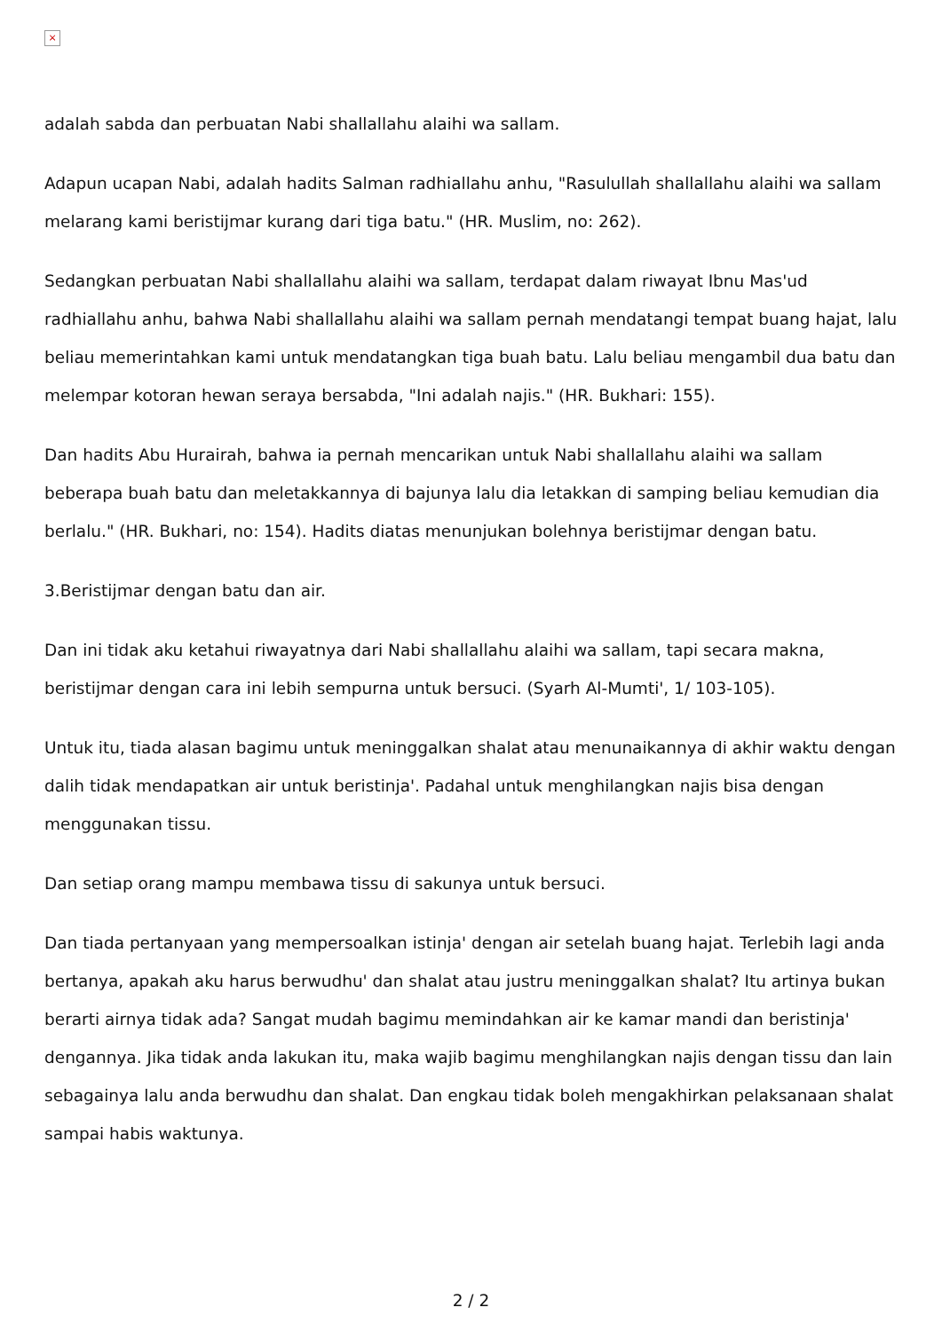×
adalah sabda dan perbuatan Nabi shallallahu alaihi wa sallam.
Adapun ucapan Nabi, adalah hadits Salman radhiallahu anhu, "Rasulullah shallallahu alaihi wa sallam melarang kami beristijmar kurang dari tiga batu." (HR. Muslim, no: 262).
Sedangkan perbuatan Nabi shallallahu alaihi wa sallam, terdapat dalam riwayat Ibnu Mas'ud radhiallahu anhu, bahwa Nabi shallallahu alaihi wa sallam pernah mendatangi tempat buang hajat, lalu beliau memerintahkan kami untuk mendatangkan tiga buah batu. Lalu beliau mengambil dua batu dan melempar kotoran hewan seraya bersabda, "Ini adalah najis." (HR. Bukhari: 155).
Dan hadits Abu Hurairah, bahwa ia pernah mencarikan untuk Nabi shallallahu alaihi wa sallam beberapa buah batu dan meletakkannya di bajunya lalu dia letakkan di samping beliau kemudian dia berlalu." (HR. Bukhari, no: 154). Hadits diatas menunjukan bolehnya beristijmar dengan batu.
3.Beristijmar dengan batu dan air.
Dan ini tidak aku ketahui riwayatnya dari Nabi shallallahu alaihi wa sallam, tapi secara makna, beristijmar dengan cara ini lebih sempurna untuk bersuci. (Syarh Al-Mumti', 1/ 103-105).
Untuk itu, tiada alasan bagimu untuk meninggalkan shalat atau menunaikannya di akhir waktu dengan dalih tidak mendapatkan air untuk beristinja'. Padahal untuk menghilangkan najis bisa dengan menggunakan tissu.
Dan setiap orang mampu membawa tissu di sakunya untuk bersuci.
Dan tiada pertanyaan yang mempersoalkan istinja' dengan air setelah buang hajat. Terlebih lagi anda bertanya, apakah aku harus berwudhu' dan shalat atau justru meninggalkan shalat? Itu artinya bukan berarti airnya tidak ada? Sangat mudah bagimu memindahkan air ke kamar mandi dan beristinja' dengannya. Jika tidak anda lakukan itu, maka wajib bagimu menghilangkan najis dengan tissu dan lain sebagainya lalu anda berwudhu dan shalat. Dan engkau tidak boleh mengakhirkan pelaksanaan shalat sampai habis waktunya.
2 / 2